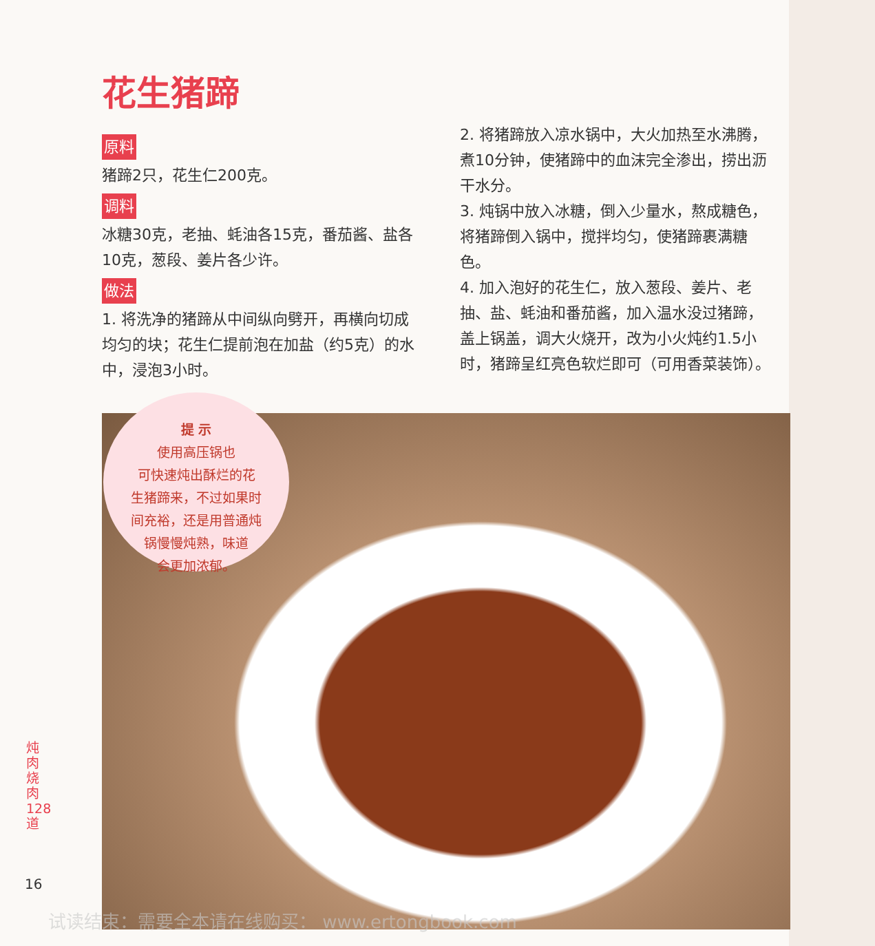花生猪蹄
原料
猪蹄2只，花生仁200克。
调料
冰糖30克，老抽、蚝油各15克，番茄酱、盐各10克，葱段、姜片各少许。
做法
1. 将洗净的猪蹄从中间纵向劈开，再横向切成均匀的块；花生仁提前泡在加盐（约5克）的水中，浸泡3小时。
2. 将猪蹄放入凉水锅中，大火加热至水沸腾，煮10分钟，使猪蹄中的血沫完全渗出，捞出沥干水分。
3. 炖锅中放入冰糖，倒入少量水，熬成糖色，将猪蹄倒入锅中，搅拌均匀，使猪蹄裹满糖色。
4. 加入泡好的花生仁，放入葱段、姜片、老抽、盐、蚝油和番茄酱，加入温水没过猪蹄，盖上锅盖，调大火烧开，改为小火炖约1.5小时，猪蹄呈红亮色软烂即可（可用香菜装饰）。
提 示
使用高压锅也
可快速炖出酥烂的花
生猪蹄来，不过如果时
间充裕，还是用普通炖
锅慢慢炖熟，味道
会更加浓郁。
炖肉烧肉 128 道
16
试读结束：需要全本请在线购买： www.ertongbook.com